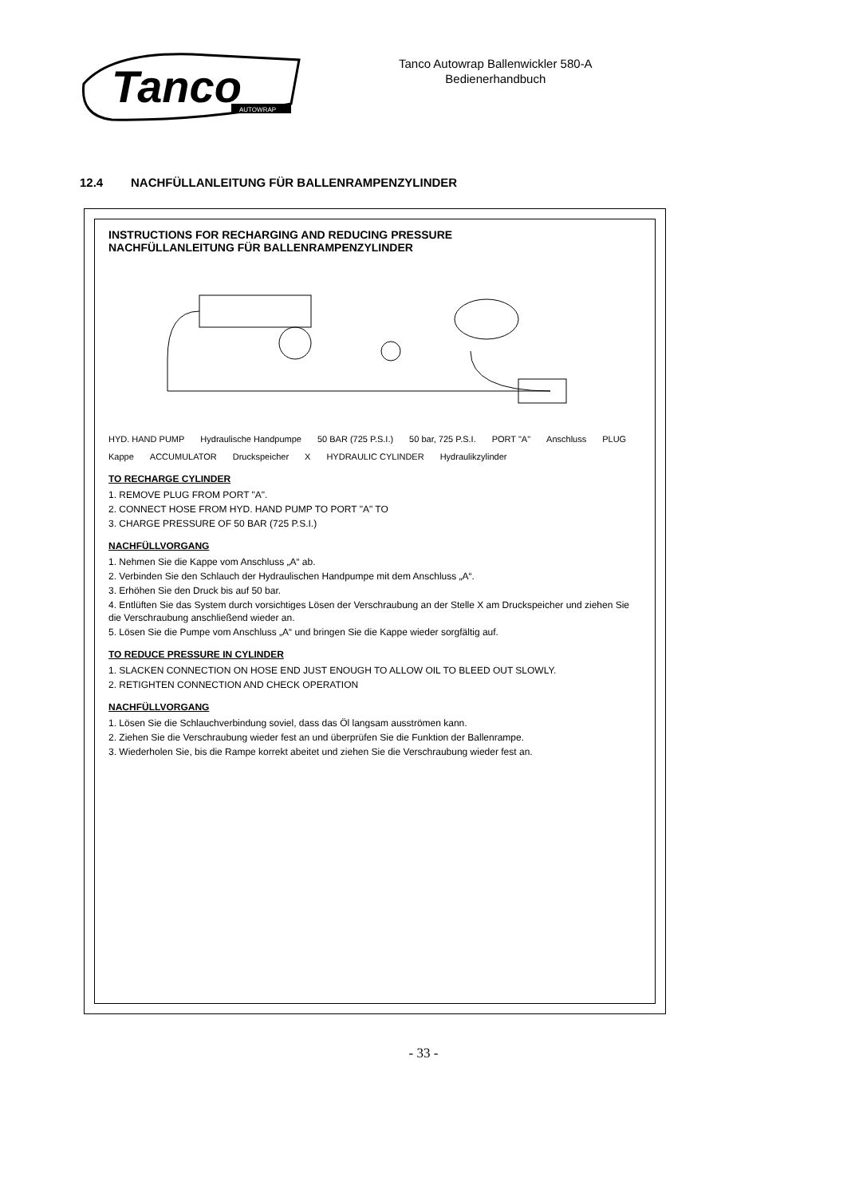Tanco
AUTOWRAP
Tanco Autowrap Ballenwickler 580-A
Bedienerhandbuch
12.4 NACHFÜLLANLEITUNG FÜR BALLENRAMPENZYLINDER
INSTRUCTIONS FOR RECHARGING AND REDUCING PRESSURE
NACHFÜLLANLEITUNG FÜR BALLENRAMPENZYLINDER
HYD. HAND PUMP Hydraulische Handpumpe 50 BAR (725 P.S.I.) 50 bar, 725 P.S.I. PORT "A" Anschluss PLUG Kappe ACCUMULATOR Druckspeicher X HYDRAULIC CYLINDER Hydraulikzylinder
TO RECHARGE CYLINDER
1. REMOVE PLUG FROM PORT "A".
2. CONNECT HOSE FROM HYD. HAND PUMP TO PORT "A" TO
3. CHARGE PRESSURE OF 50 BAR (725 P.S.I.)
NACHFÜLLVORGANG
1. Nehmen Sie die Kappe vom Anschluss „A“ ab.
2. Verbinden Sie den Schlauch der Hydraulischen Handpumpe mit dem Anschluss „A“.
3. Erhöhen Sie den Druck bis auf 50 bar.
4. Entlüften Sie das System durch vorsichtiges Lösen der Verschraubung an der Stelle X am Druckspeicher und ziehen Sie die Verschraubung anschließend wieder an.
5. Lösen Sie die Pumpe vom Anschluss „A“ und bringen Sie die Kappe wieder sorgfältig auf.
TO REDUCE PRESSURE IN CYLINDER
1. SLACKEN CONNECTION ON HOSE END JUST ENOUGH TO ALLOW OIL TO BLEED OUT SLOWLY.
2. RETIGHTEN CONNECTION AND CHECK OPERATION
NACHFÜLLVORGANG
1. Lösen Sie die Schlauchverbindung soviel, dass das Öl langsam ausströmen kann.
2. Ziehen Sie die Verschraubung wieder fest an und überprüfen Sie die Funktion der Ballenrampe.
3. Wiederholen Sie, bis die Rampe korrekt abeitet und ziehen Sie die Verschraubung wieder fest an.
- 33 -